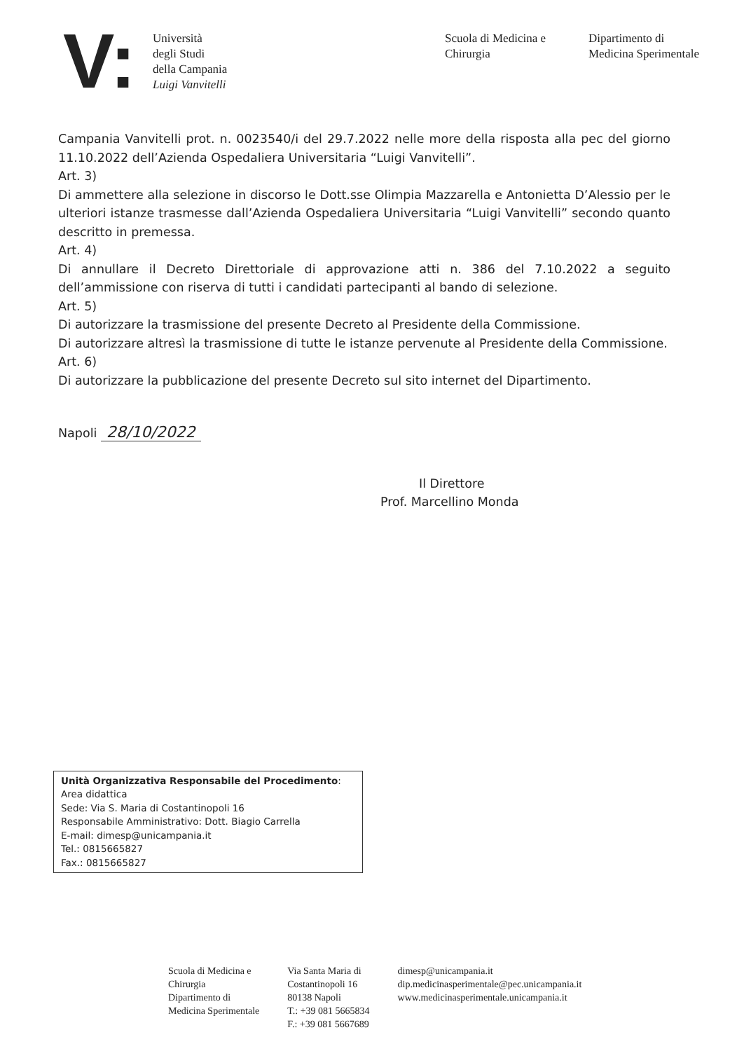V:
Università
degli Studi
della Campania
Luigi Vanvitelli
Scuola di Medicina e
Chirurgia
Dipartimento di
Medicina Sperimentale
Campania Vanvitelli prot. n. 0023540/i del 29.7.2022 nelle more della risposta alla pec del giorno 11.10.2022 dell’Azienda Ospedaliera Universitaria “Luigi Vanvitelli”.
Art. 3)
Di ammettere alla selezione in discorso le Dott.sse Olimpia Mazzarella e Antonietta D’Alessio per le ulteriori istanze trasmesse dall’Azienda Ospedaliera Universitaria “Luigi Vanvitelli” secondo quanto descritto in premessa.
Art. 4)
Di annullare il Decreto Direttoriale di approvazione atti n. 386 del 7.10.2022 a seguito dell’ammissione con riserva di tutti i candidati partecipanti al bando di selezione.
Art. 5)
Di autorizzare la trasmissione del presente Decreto al Presidente della Commissione.
Di autorizzare altresì la trasmissione di tutte le istanze pervenute al Presidente della Commissione.
Art. 6)
Di autorizzare la pubblicazione del presente Decreto sul sito internet del Dipartimento.
Napoli 28/10/2022
Il Direttore
Prof. Marcellino Monda
Unità Organizzativa Responsabile del Procedimento:
Area didattica
Sede: Via S. Maria di Costantinopoli 16
Responsabile Amministrativo: Dott. Biagio Carrella
E-mail: dimesp@unicampania.it
Tel.: 0815665827
Fax.: 0815665827
Scuola di Medicina e
Chirurgia
Dipartimento di
Medicina Sperimentale
Via Santa Maria di
Costantinopoli 16
80138 Napoli
T.: +39 081 5665834
F.: +39 081 5667689
dimesp@unicampania.it
dip.medicinasperimentale@pec.unicampania.it
www.medicinasperimentale.unicampania.it